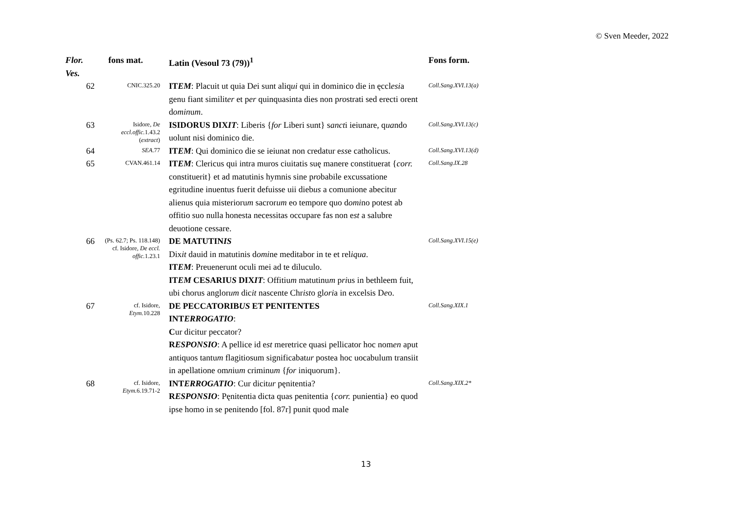© Sven Meeder, 2022
| Flor. Ves. | fons mat. | Latin (Vesoul 73 (79))<sup>1</sup> | Fons form. |
| --- | --- | --- | --- |
| 62 | CNIC.325.20 | IT EM : Placuit ut quia D e i sunt aliq ui qui in dominico die in ęccl esi a genu fiant similit er et p er quinquasinta dies non p ro strati sed erecti orent d omin u m . | Coll.Sang.XVI.13(a) |
| 63 | Isidore, De eccl.offic. 1.43.2 ( extract ) | ISIDORUS DIX IT : Liberis { for Liberi sunt} s anct i ieiunare, q ua ndo uolunt nisi dominico die. | Coll.Sang.XVI.13(c) |
| 64 | SEA .77 | IT EM : Qui dominico die se ieiunat non credatur e ss e catholicus. | Coll.Sang.XVI.13(d) |
| 65 | CVAN.461.14 | IT EM : Clericus qui intra muros ciuitatis suę manere constituerat { corr. constituerit} et ad matutinis hymnis sine p ro babile excussatione egritudine inuentus fuerit defuisse uii dieb us a comunione abecitur alienus quia misterioru m sacror um eo tempore quo d omi no potest ab offitio suo nulla honesta necessitas occupare fas non e st a salubre deuotione cessare. | Coll.Sang.IX.28 |
| 66 | (Ps. 62.7; Ps. 118.148) cf. Isidore, De eccl. offic. 1.23.1 | DE MATUTIN IS Dix it dauid in matutinis d omi ne meditabor in te et rel iqua . IT EM : Preuenerunt oculi mei ad te diluculo. IT EM CESARIU S DIX IT : Offitiu m matutinu m p ri us in bethleem fuit, ubi chorus anglor um dic it nascente Chr ist o gl ori a in excelsis D e o. | Coll.Sang.XVI.15(e) |
| 67 | cf. Isidore, Etym. 10.228 | DE PECCATORIB US ET PENITENTES INT ERROGATIO : C ur dicitur peccator? R ESPONSIO : A pellice id e st meretrice quasi pellicator hoc nom en aput antiquos tantu m flagitiosum significabat ur postea hoc uocabulum transiit in apellatione om n iu m criminu m { for iniquorum}. | Coll.Sang.XIX.1 |
| 68 | cf. Isidore, Etym. 6.19.71-2 | INT ERROGATIO : Cur dicit ur pęnitentia? R ESPONSIO : Pęnitentia dicta quas penitentia { corr. punientia} eo quod ipse homo in se penitendo [fol. 87r] punit quod male | Coll.Sang.XIX.2* |
13